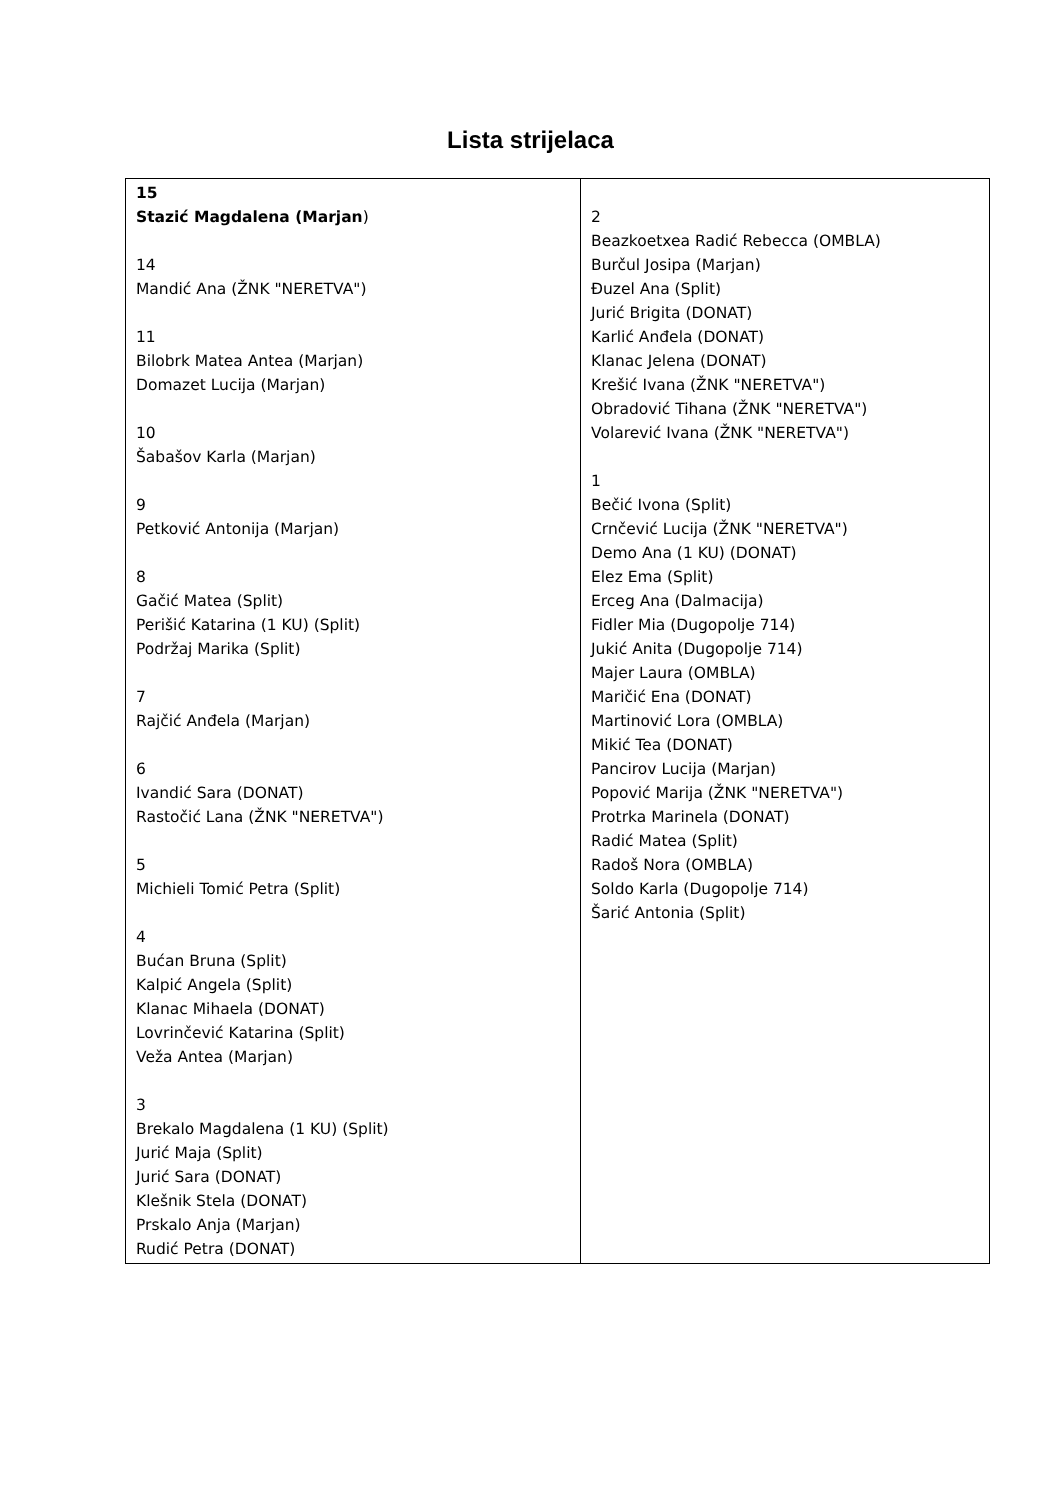Lista strijelaca
| 15 Stazić Magdalena (Marjan ) 14 Mandić Ana (ŽNK "NERETVA") 11 Bilobrk Matea Antea (Marjan) Domazet Lucija (Marjan) 10 Šabašov Karla (Marjan) 9 Petković Antonija (Marjan) 8 Gačić Matea (Split) Perišić Katarina (1 KU) (Split) Podržaj Marika (Split) 7 Rajčić Anđela (Marjan) 6 Ivandić Sara (DONAT) Rastočić Lana (ŽNK "NERETVA") 5 Michieli Tomić Petra (Split) 4 Bućan Bruna (Split) Kalpić Angela (Split) Klanac Mihaela (DONAT) Lovrinčević Katarina (Split) Veža Antea (Marjan) 3 Brekalo Magdalena (1 KU) (Split) Jurić Maja (Split) Jurić Sara (DONAT) Klešnik Stela (DONAT) Prskalo Anja (Marjan) Rudić Petra (DONAT) | 2 Beazkoetxea Radić Rebecca (OMBLA) Burčul Josipa (Marjan) Đuzel Ana (Split) Jurić Brigita (DONAT) Karlić Anđela (DONAT) Klanac Jelena (DONAT) Krešić Ivana (ŽNK "NERETVA") Obradović Tihana (ŽNK "NERETVA") Volarević Ivana (ŽNK "NERETVA") 1 Bečić Ivona (Split) Crnčević Lucija (ŽNK "NERETVA") Demo Ana (1 KU) (DONAT) Elez Ema (Split) Erceg Ana (Dalmacija) Fidler Mia (Dugopolje 714) Jukić Anita (Dugopolje 714) Majer Laura (OMBLA) Maričić Ena (DONAT) Martinović Lora (OMBLA) Mikić Tea (DONAT) Pancirov Lucija (Marjan) Popović Marija (ŽNK "NERETVA") Protrka Marinela (DONAT) Radić Matea (Split) Radoš Nora (OMBLA) Soldo Karla (Dugopolje 714) Šarić Antonia (Split) |